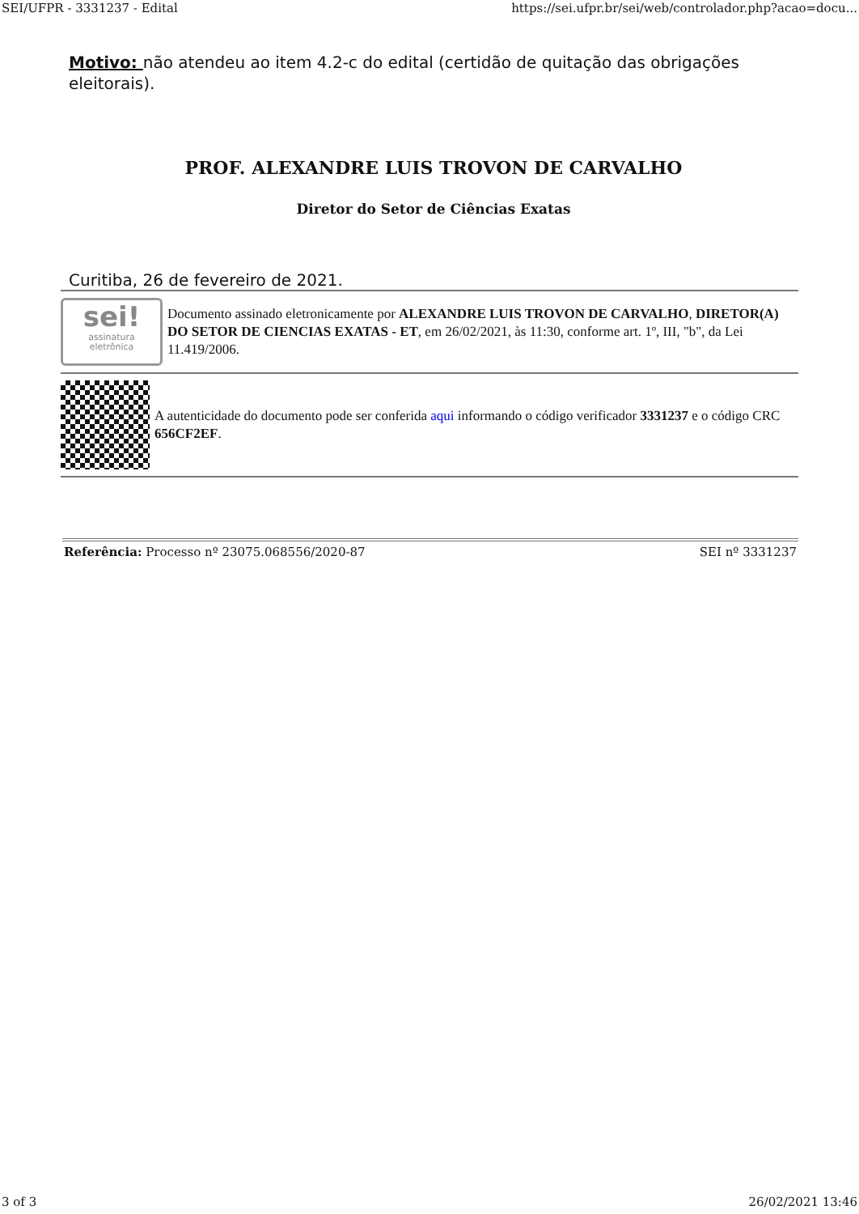SEI/UFPR - 3331237 - Edital https://sei.ufpr.br/sei/web/controlador.php?acao=docu...
Motivo: não atendeu ao item 4.2-c do edital (certidão de quitação das obrigações eleitorais).
PROF. ALEXANDRE LUIS TROVON DE CARVALHO
Diretor do Setor de Ciências Exatas
Curitiba, 26 de fevereiro de 2021.
sei!
assinatura
eletrônica
Documento assinado eletronicamente por ALEXANDRE LUIS TROVON DE CARVALHO, DIRETOR(A) DO SETOR DE CIENCIAS EXATAS - ET, em 26/02/2021, às 11:30, conforme art. 1º, III, "b", da Lei 11.419/2006.
A autenticidade do documento pode ser conferida aqui informando o código verificador 3331237 e o código CRC 656CF2EF.
Referência: Processo nº 23075.068556/2020-87 SEI nº 3331237
3 of 3 26/02/2021 13:46